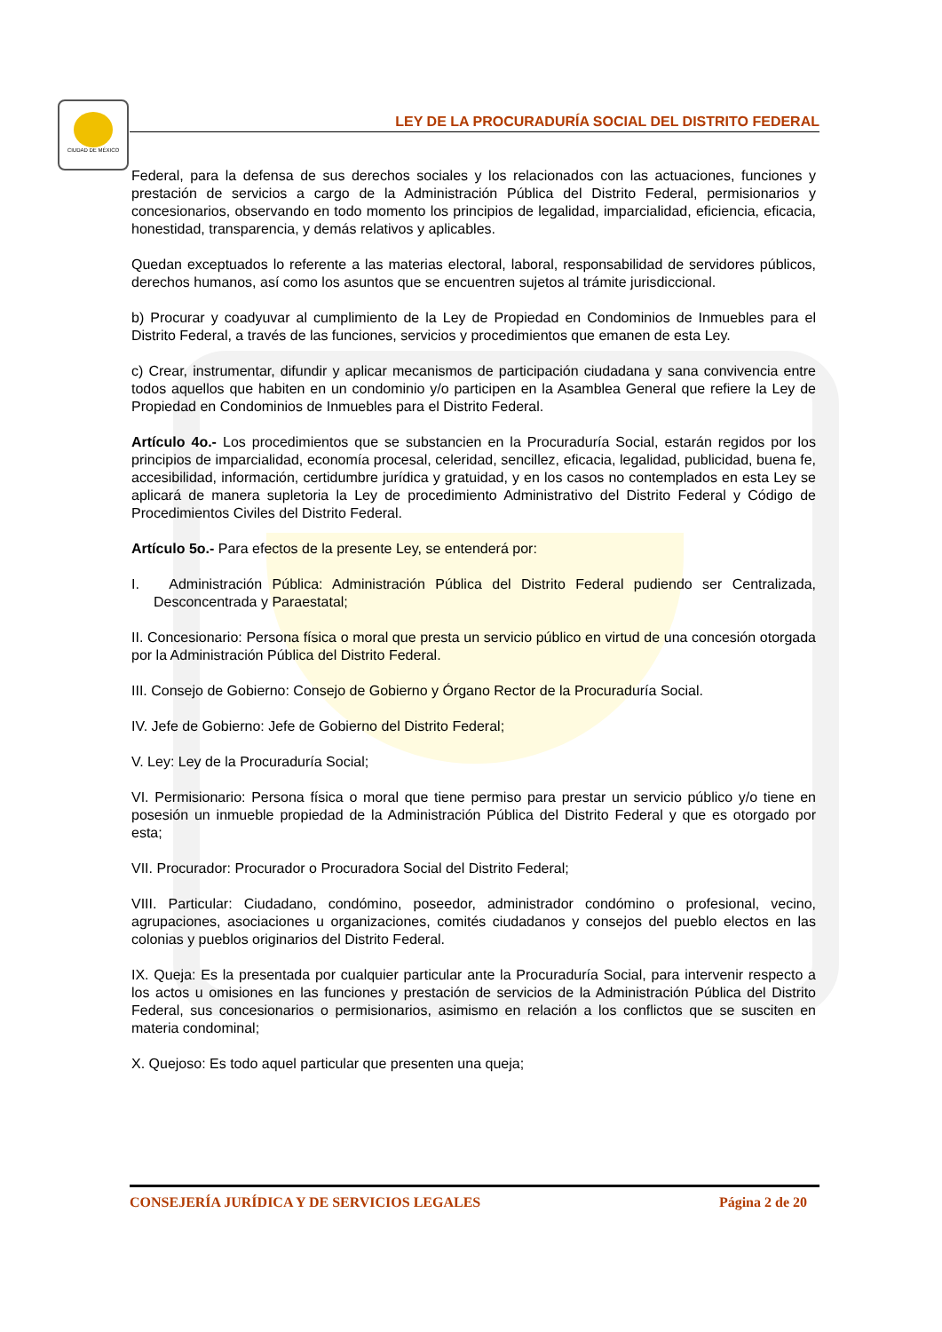CIUDAD DE MÉXICO
LEY DE LA PROCURADURÍA SOCIAL DEL DISTRITO FEDERAL
Federal, para la defensa de sus derechos sociales y los relacionados con las actuaciones, funciones y prestación de servicios a cargo de la Administración Pública del Distrito Federal, permisionarios y concesionarios, observando en todo momento los principios de legalidad, imparcialidad, eficiencia, eficacia, honestidad, transparencia, y demás relativos y aplicables.
Quedan exceptuados lo referente a las materias electoral, laboral, responsabilidad de servidores públicos, derechos humanos, así como los asuntos que se encuentren sujetos al trámite jurisdiccional.
b) Procurar y coadyuvar al cumplimiento de la Ley de Propiedad en Condominios de Inmuebles para el Distrito Federal, a través de las funciones, servicios y procedimientos que emanen de esta Ley.
c) Crear, instrumentar, difundir y aplicar mecanismos de participación ciudadana y sana convivencia entre todos aquellos que habiten en un condominio y/o participen en la Asamblea General que refiere la Ley de Propiedad en Condominios de Inmuebles para el Distrito Federal.
Artículo 4o.- Los procedimientos que se substancien en la Procuraduría Social, estarán regidos por los principios de imparcialidad, economía procesal, celeridad, sencillez, eficacia, legalidad, publicidad, buena fe, accesibilidad, información, certidumbre jurídica y gratuidad, y en los casos no contemplados en esta Ley se aplicará de manera supletoria la Ley de procedimiento Administrativo del Distrito Federal y Código de Procedimientos Civiles del Distrito Federal.
Artículo 5o.- Para efectos de la presente Ley, se entenderá por:
I. Administración Pública: Administración Pública del Distrito Federal pudiendo ser Centralizada, Desconcentrada y Paraestatal;
II. Concesionario: Persona física o moral que presta un servicio público en virtud de una concesión otorgada por la Administración Pública del Distrito Federal.
III. Consejo de Gobierno: Consejo de Gobierno y Órgano Rector de la Procuraduría Social.
IV. Jefe de Gobierno: Jefe de Gobierno del Distrito Federal;
V. Ley: Ley de la Procuraduría Social;
VI. Permisionario: Persona física o moral que tiene permiso para prestar un servicio público y/o tiene en posesión un inmueble propiedad de la Administración Pública del Distrito Federal y que es otorgado por esta;
VII. Procurador: Procurador o Procuradora Social del Distrito Federal;
VIII. Particular: Ciudadano, condómino, poseedor, administrador condómino o profesional, vecino, agrupaciones, asociaciones u organizaciones, comités ciudadanos y consejos del pueblo electos en las colonias y pueblos originarios del Distrito Federal.
IX. Queja: Es la presentada por cualquier particular ante la Procuraduría Social, para intervenir respecto a los actos u omisiones en las funciones y prestación de servicios de la Administración Pública del Distrito Federal, sus concesionarios o permisionarios, asimismo en relación a los conflictos que se susciten en materia condominal;
X. Quejoso: Es todo aquel particular que presenten una queja;
CONSEJERÍA JURÍDICA Y DE SERVICIOS LEGALES Página 2 de 20